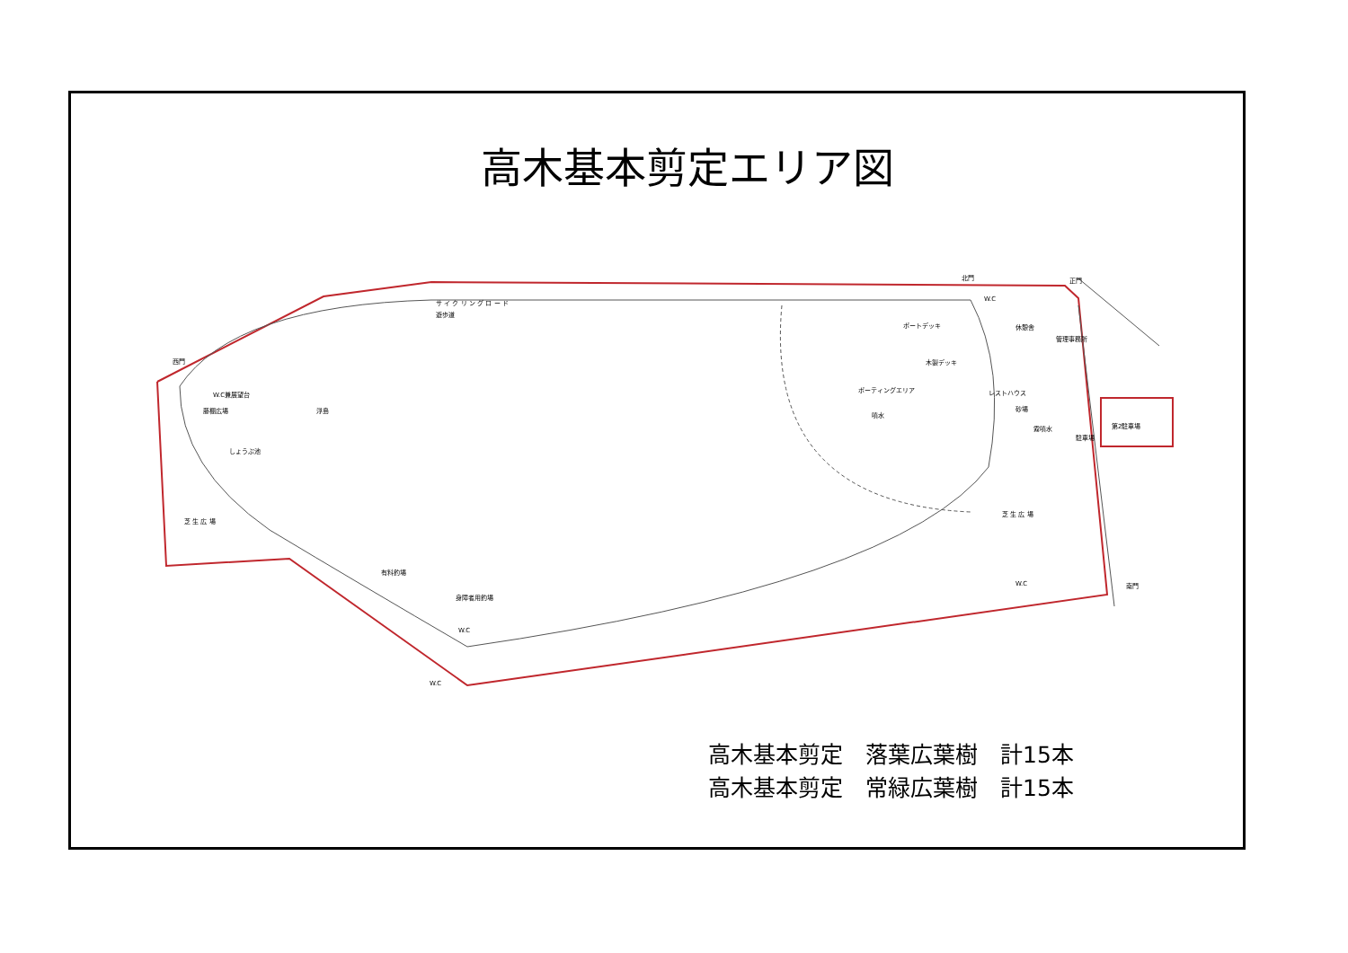高木基本剪定エリア図
西門
サ イ ク リ ン グ ロ ー ド
遊歩道
北門
正門
W.C
ボートデッキ
休憩舎
木製デッキ
管理事務所
ボーティングエリア
レストハウス
砂場
噴水
霧噴水
第2駐車場
駐車場
浮島
W.C兼展望台
藤棚広場
しょうぶ池
芝 生 広 場
芝 生 広 場
南門
W.C
有料釣場
身障者用釣場
W.C
W.C
高木基本剪定　落葉広葉樹　計15本
高木基本剪定　常緑広葉樹　計15本